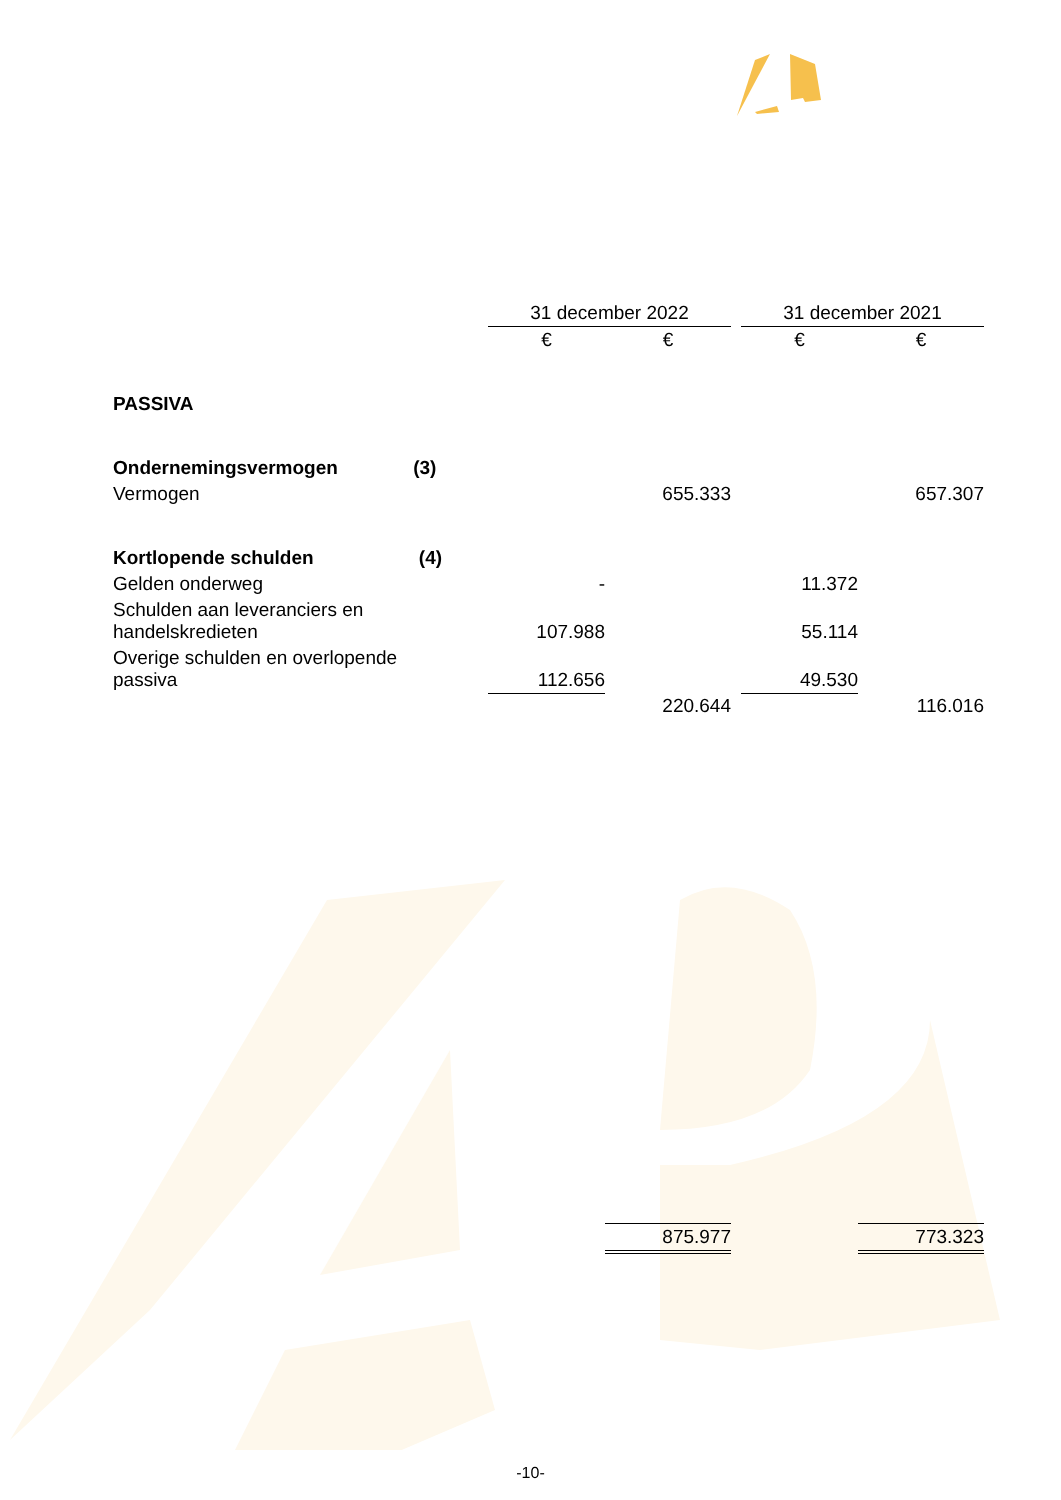| | 31 december 2022 | | | 31 december 2021 | |
| | € | € | | € | € |
| PASSIVA | | | | | |
| Ondernemingsvermogen (3) | | | | | |
| Vermogen | | 655.333 | | | 657.307 |
| Kortlopende schulden (4) | | | | | |
| Gelden onderweg | - | | | 11.372 | |
| Schulden aan leveranciers en handelskredieten | 107.988 | | | 55.114 | |
| Overige schulden en overlopende passiva | 112.656 | | | 49.530 | |
| | | 220.644 | | | 116.016 |
| | | 875.977 | | | 773.323 |
-10-